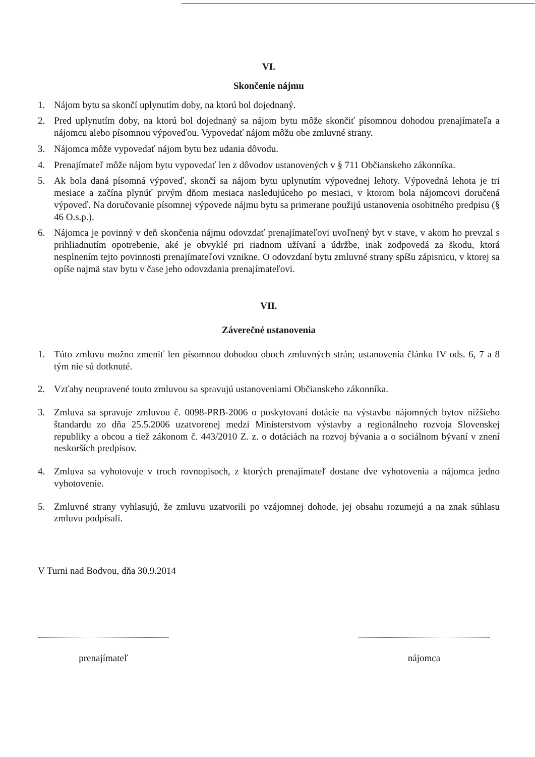VI.
Skončenie nájmu
1. Nájom bytu sa skončí uplynutím doby, na ktorú bol dojednaný.
2. Pred uplynutím doby, na ktorú bol dojednaný sa nájom bytu môže skončiť písomnou dohodou prenajímateľa a nájomcu alebo písomnou výpoveďou. Vypovedať nájom môžu obe zmluvné strany.
3. Nájomca môže vypovedať nájom bytu bez udania dôvodu.
4. Prenajímateľ môže nájom bytu vypovedať len z dôvodov ustanovených v § 711 Občianskeho zákonníka.
5. Ak bola daná písomná výpoveď, skončí sa nájom bytu uplynutím výpovednej lehoty. Výpovedná lehota je tri mesiace a začína plynúť prvým dňom mesiaca nasledujúceho po mesiaci, v ktorom bola nájomcovi doručená výpoveď. Na doručovanie písomnej výpovede nájmu bytu sa primerane použijú ustanovenia osobitného predpisu (§ 46 O.s.p.).
6. Nájomca je povinný v deň skončenia nájmu odovzdať prenajímateľovi uvoľnený byt v stave, v akom ho prevzal s prihliadnutím opotrebenie, aké je obvyklé pri riadnom užívaní a údržbe, inak zodpovedá za škodu, ktorá nesplnením tejto povinnosti prenajímateľovi vznikne. O odovzdaní bytu zmluvné strany spíšu zápisnicu, v ktorej sa opíše najmä stav bytu v čase jeho odovzdania prenajímateľovi.
VII.
Záverečné ustanovenia
1. Túto zmluvu možno zmeniť len písomnou dohodou oboch zmluvných strán; ustanovenia článku IV ods. 6, 7 a 8 tým nie sú dotknuté.
2. Vzťahy neupravené touto zmluvou sa spravujú ustanoveniami Občianskeho zákonníka.
3. Zmluva sa spravuje zmluvou č. 0098-PRB-2006 o poskytovaní dotácie na výstavbu nájomných bytov nižšieho štandardu zo dňa 25.5.2006 uzatvorenej medzi Ministerstvom výstavby a regionálneho rozvoja Slovenskej republiky a obcou a tiež zákonom č. 443/2010 Z. z. o dotáciách na rozvoj bývania a o sociálnom bývaní v znení neskorších predpisov.
4. Zmluva sa vyhotovuje v troch rovnopisoch, z ktorých prenajímateľ dostane dve vyhotovenia a nájomca jedno vyhotovenie.
5. Zmluvné strany vyhlasujú, že zmluvu uzatvorili po vzájomnej dohode, jej obsahu rozumejú a na znak súhlasu zmluvu podpísali.
V Turni nad Bodvou, dňa 30.9.2014
prenajímateľ nájomca